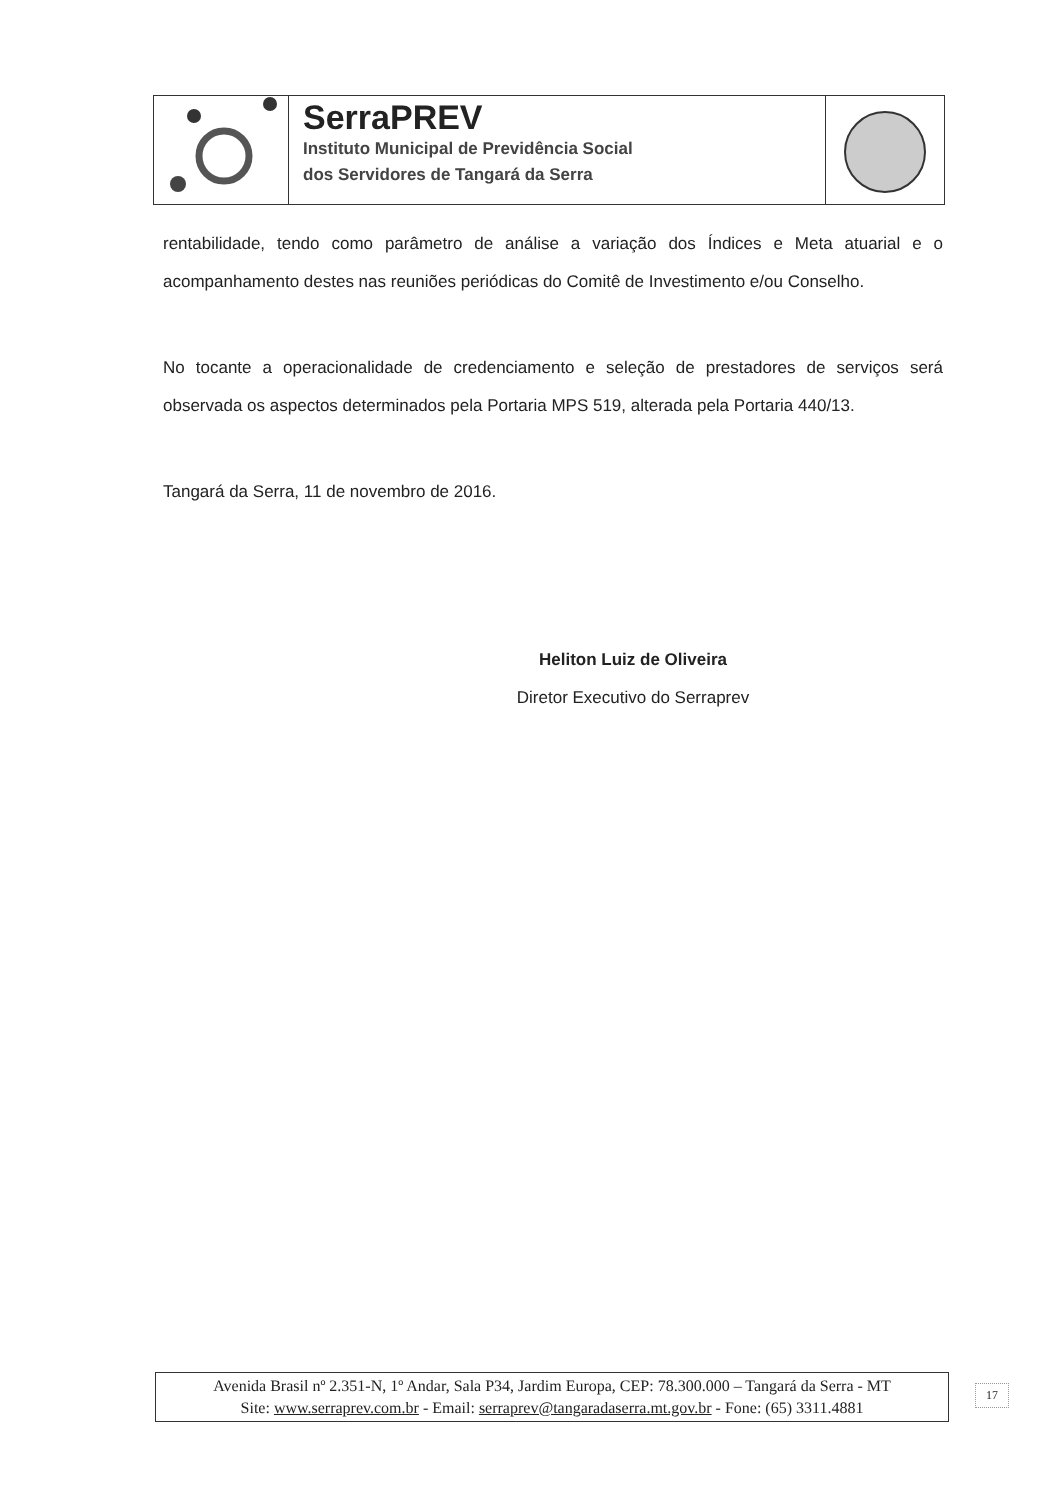SerraPREV
Instituto Municipal de Previdência Social
dos Servidores de Tangará da Serra
rentabilidade, tendo como parâmetro de análise a variação dos Índices e Meta atuarial e o acompanhamento destes nas reuniões periódicas do Comitê de Investimento e/ou Conselho.
No tocante a operacionalidade de credenciamento e seleção de prestadores de serviços será observada os aspectos determinados pela Portaria MPS 519, alterada pela Portaria 440/13.
Tangará da Serra, 11 de novembro de 2016.
Heliton Luiz de Oliveira
Diretor Executivo do Serraprev
Avenida Brasil nº 2.351-N, 1º Andar, Sala P34, Jardim Europa, CEP: 78.300.000 – Tangará da Serra - MT
Site: www.serraprev.com.br - Email: serraprev@tangaradaserra.mt.gov.br - Fone: (65) 3311.4881
17